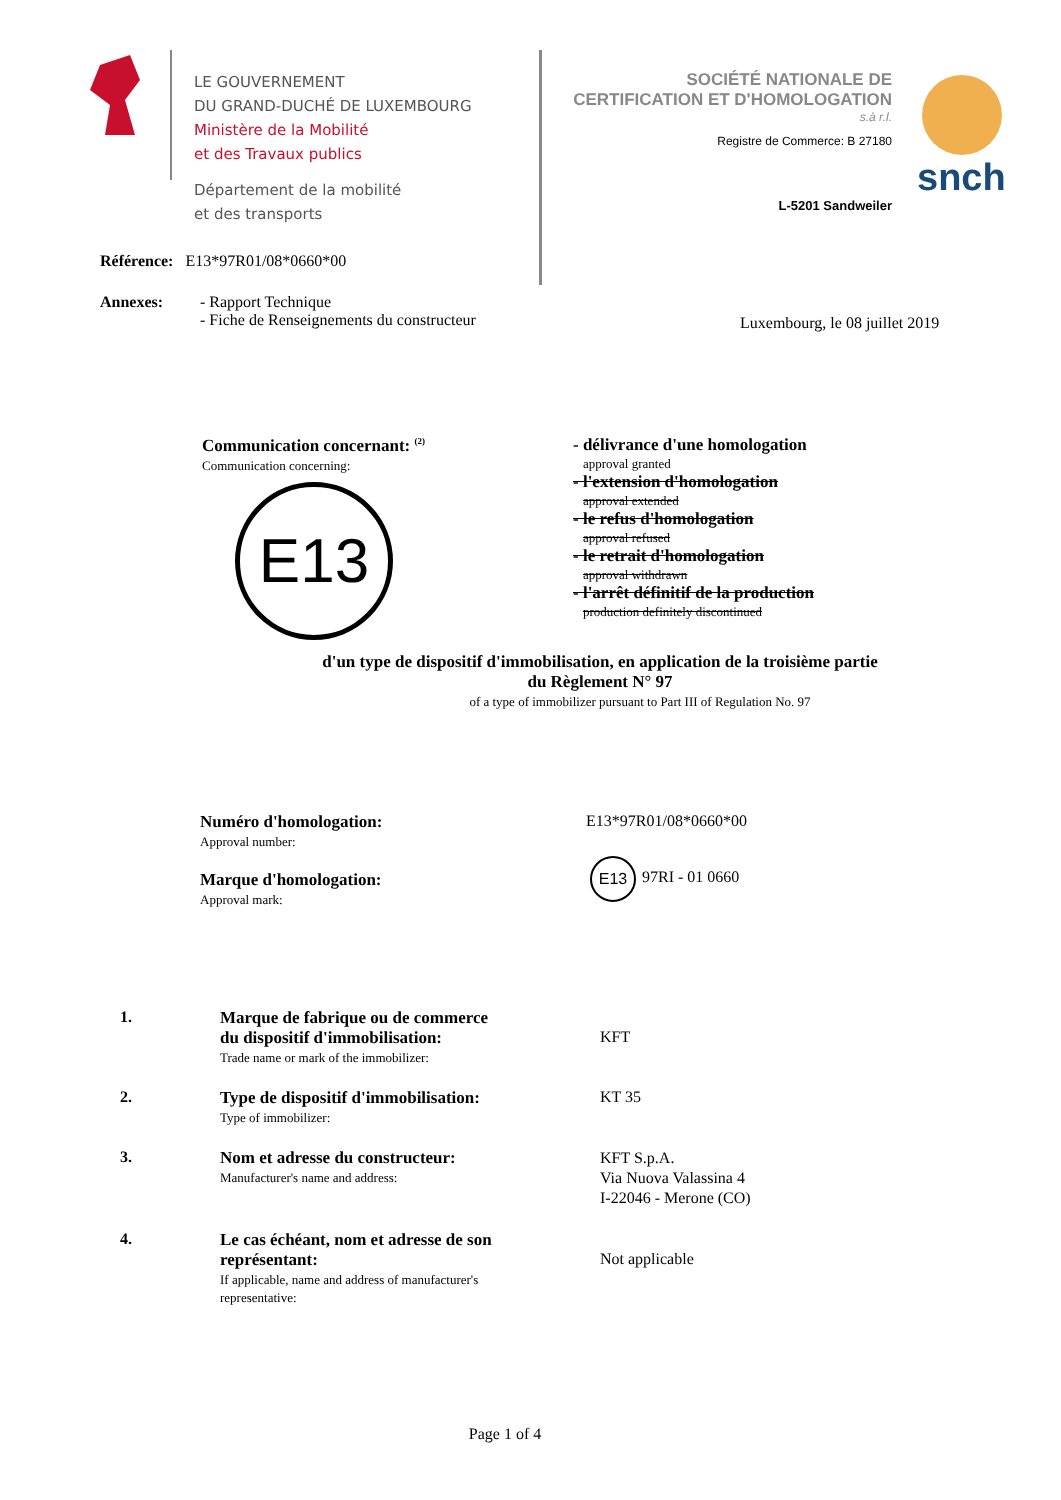LE GOUVERNEMENT
DU GRAND-DUCHÉ DE LUXEMBOURG
Ministère de la Mobilité
et des Travaux publics
Département de la mobilité
et des transports
SOCIÉTÉ NATIONALE DE
CERTIFICATION ET D'HOMOLOGATION
s.à r.l.
Registre de Commerce: B 27180
L-5201 Sandweiler
snch
Référence: E13*97R01/08*0660*00
Annexes:
- Rapport Technique
- Fiche de Renseignements du constructeur
Luxembourg, le 08 juillet 2019
Communication concernant: <sup>(2)</sup>
Communication concerning:
E13
- délivrance d'une homologation
approval granted
- l'extension d'homologation
approval extended
- le refus d'homologation
approval refused
- le retrait d'homologation
approval withdrawn
- l'arrêt définitif de la production
production definitely discontinued
d'un type de dispositif d'immobilisation, en application de la troisième partie
du Règlement N° 97
of a type of immobilizer pursuant to Part III of Regulation No. 97
Numéro d'homologation:
Approval number:
E13*97R01/08*0660*00
Marque d'homologation:
Approval mark:
E13
97RI - 01 0660
1. Marque de fabrique ou de commerce
du dispositif d'immobilisation:
Trade name or mark of the immobilizer:
KFT
2. Type de dispositif d'immobilisation:
Type of immobilizer:
KT 35
3. Nom et adresse du constructeur:
Manufacturer's name and address:
KFT S.p.A.
Via Nuova Valassina 4
I-22046 - Merone (CO)
4. Le cas échéant, nom et adresse de son
représentant:
If applicable, name and address of manufacturer's
representative:
Not applicable
Page 1 of 4